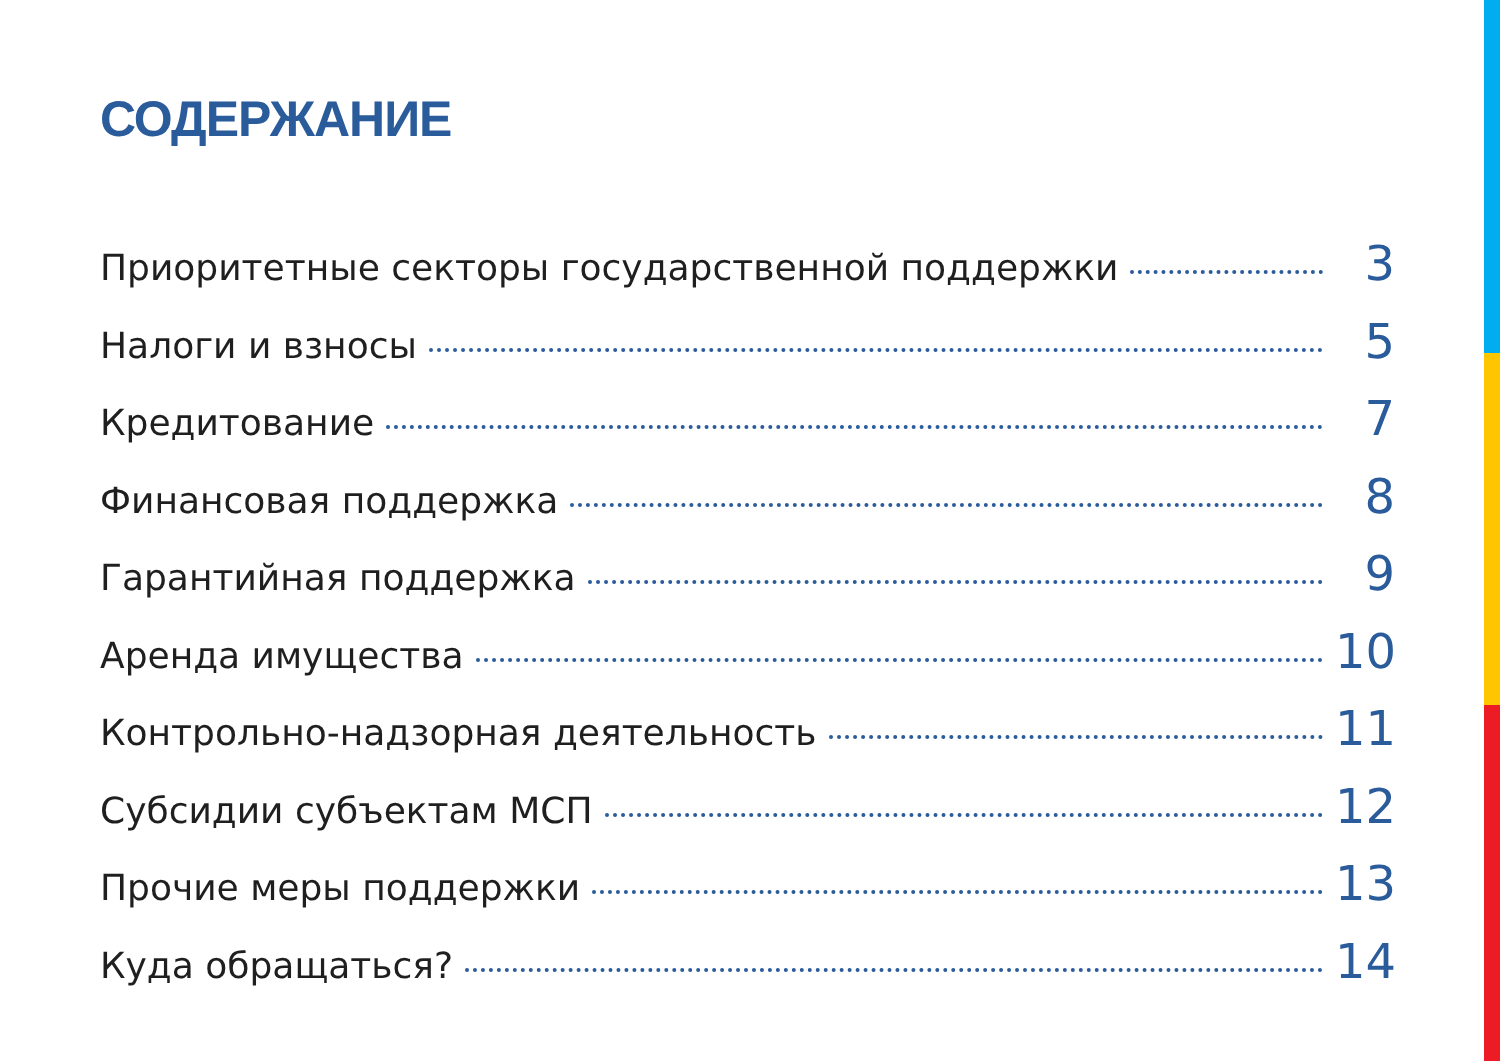СОДЕРЖАНИЕ
Приоритетные секторы государственной поддержки 3
Налоги и взносы 5
Кредитование 7
Финансовая поддержка 8
Гарантийная поддержка 9
Аренда имущества 10
Контрольно-надзорная деятельность 11
Субсидии субъектам МСП 12
Прочие меры поддержки 13
Куда обращаться? 14